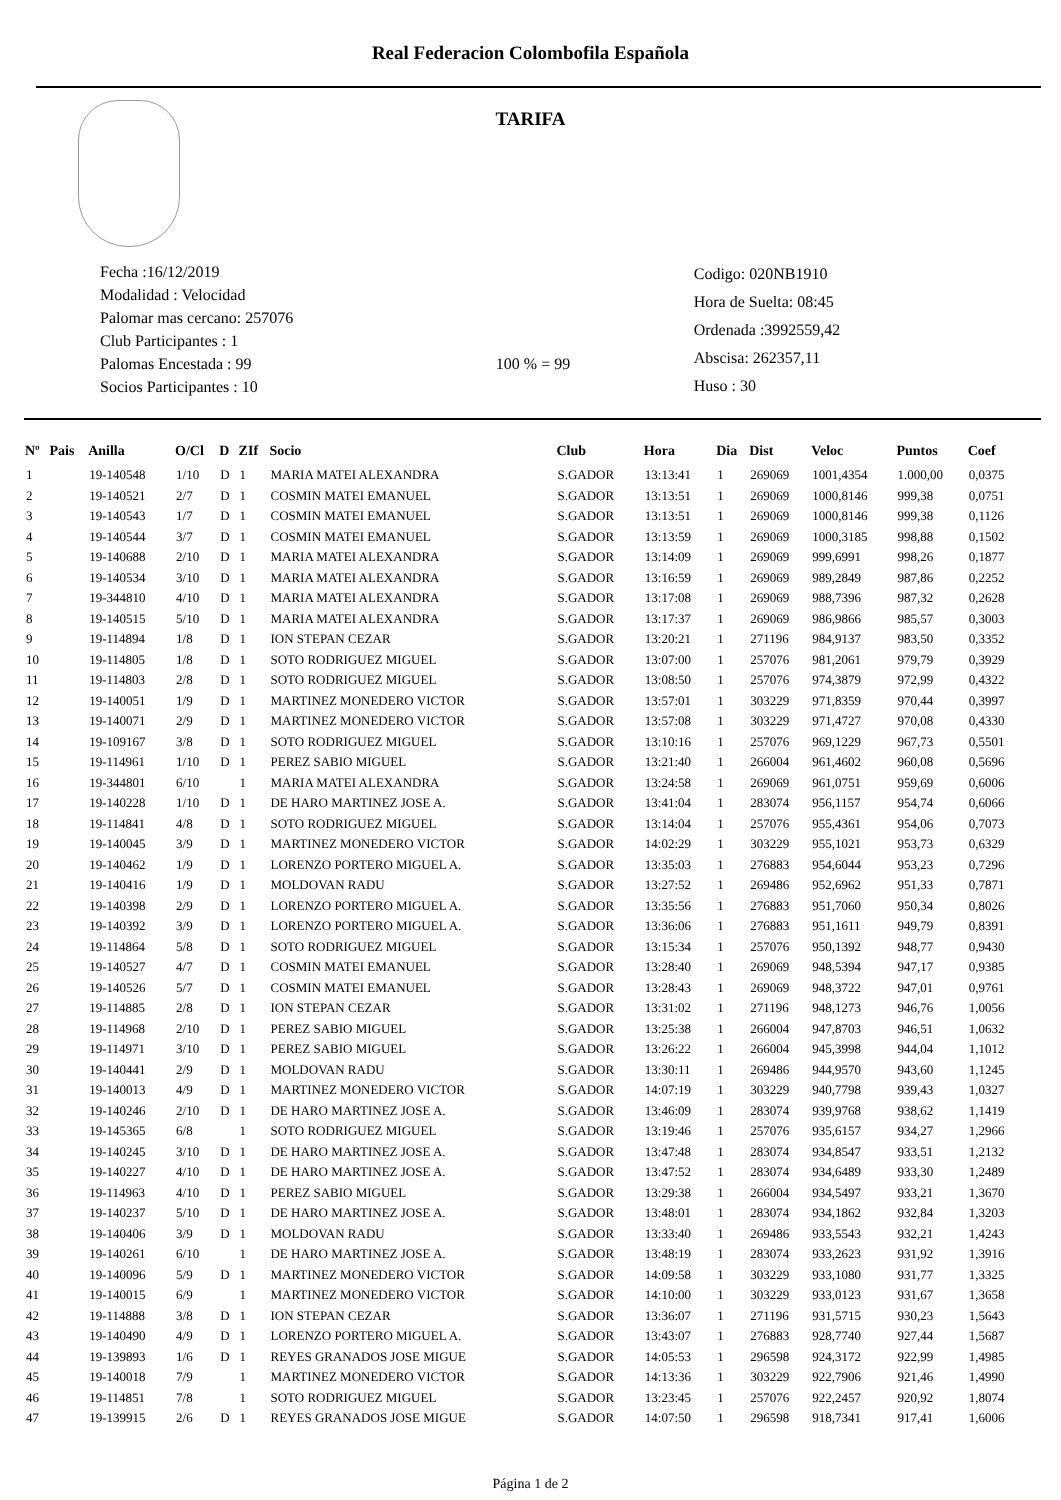Real Federacion Colombofila Española
TARIFA
Fecha :16/12/2019
Modalidad : Velocidad
Palomar mas cercano: 257076
Club Participantes : 1
Palomas Encestada : 99
Socios Participantes : 10
100 % = 99
Codigo: 020NB1910
Hora de Suelta: 08:45
Ordenada :3992559,42
Abscisa: 262357,11
Huso : 30
| Nº | Pais | Anilla | O/Cl | D | ZIf | Socio | Club | Hora | Dia | Dist | Veloc | Puntos | Coef |
| --- | --- | --- | --- | --- | --- | --- | --- | --- | --- | --- | --- | --- | --- |
| 1 | | 19-140548 | 1/10 | D | 1 | MARIA MATEI ALEXANDRA | S.GADOR | 13:13:41 | 1 | 269069 | 1001,4354 | 1.000,00 | 0,0375 |
| 2 | | 19-140521 | 2/7 | D | 1 | COSMIN MATEI EMANUEL | S.GADOR | 13:13:51 | 1 | 269069 | 1000,8146 | 999,38 | 0,0751 |
| 3 | | 19-140543 | 1/7 | D | 1 | COSMIN MATEI EMANUEL | S.GADOR | 13:13:51 | 1 | 269069 | 1000,8146 | 999,38 | 0,1126 |
| 4 | | 19-140544 | 3/7 | D | 1 | COSMIN MATEI EMANUEL | S.GADOR | 13:13:59 | 1 | 269069 | 1000,3185 | 998,88 | 0,1502 |
| 5 | | 19-140688 | 2/10 | D | 1 | MARIA MATEI ALEXANDRA | S.GADOR | 13:14:09 | 1 | 269069 | 999,6991 | 998,26 | 0,1877 |
| 6 | | 19-140534 | 3/10 | D | 1 | MARIA MATEI ALEXANDRA | S.GADOR | 13:16:59 | 1 | 269069 | 989,2849 | 987,86 | 0,2252 |
| 7 | | 19-344810 | 4/10 | D | 1 | MARIA MATEI ALEXANDRA | S.GADOR | 13:17:08 | 1 | 269069 | 988,7396 | 987,32 | 0,2628 |
| 8 | | 19-140515 | 5/10 | D | 1 | MARIA MATEI ALEXANDRA | S.GADOR | 13:17:37 | 1 | 269069 | 986,9866 | 985,57 | 0,3003 |
| 9 | | 19-114894 | 1/8 | D | 1 | ION STEPAN CEZAR | S.GADOR | 13:20:21 | 1 | 271196 | 984,9137 | 983,50 | 0,3352 |
| 10 | | 19-114805 | 1/8 | D | 1 | SOTO RODRIGUEZ MIGUEL | S.GADOR | 13:07:00 | 1 | 257076 | 981,2061 | 979,79 | 0,3929 |
| 11 | | 19-114803 | 2/8 | D | 1 | SOTO RODRIGUEZ MIGUEL | S.GADOR | 13:08:50 | 1 | 257076 | 974,3879 | 972,99 | 0,4322 |
| 12 | | 19-140051 | 1/9 | D | 1 | MARTINEZ MONEDERO VICTOR | S.GADOR | 13:57:01 | 1 | 303229 | 971,8359 | 970,44 | 0,3997 |
| 13 | | 19-140071 | 2/9 | D | 1 | MARTINEZ MONEDERO VICTOR | S.GADOR | 13:57:08 | 1 | 303229 | 971,4727 | 970,08 | 0,4330 |
| 14 | | 19-109167 | 3/8 | D | 1 | SOTO RODRIGUEZ MIGUEL | S.GADOR | 13:10:16 | 1 | 257076 | 969,1229 | 967,73 | 0,5501 |
| 15 | | 19-114961 | 1/10 | D | 1 | PEREZ SABIO MIGUEL | S.GADOR | 13:21:40 | 1 | 266004 | 961,4602 | 960,08 | 0,5696 |
| 16 | | 19-344801 | 6/10 | | 1 | MARIA MATEI ALEXANDRA | S.GADOR | 13:24:58 | 1 | 269069 | 961,0751 | 959,69 | 0,6006 |
| 17 | | 19-140228 | 1/10 | D | 1 | DE HARO MARTINEZ JOSE A. | S.GADOR | 13:41:04 | 1 | 283074 | 956,1157 | 954,74 | 0,6066 |
| 18 | | 19-114841 | 4/8 | D | 1 | SOTO RODRIGUEZ MIGUEL | S.GADOR | 13:14:04 | 1 | 257076 | 955,4361 | 954,06 | 0,7073 |
| 19 | | 19-140045 | 3/9 | D | 1 | MARTINEZ MONEDERO VICTOR | S.GADOR | 14:02:29 | 1 | 303229 | 955,1021 | 953,73 | 0,6329 |
| 20 | | 19-140462 | 1/9 | D | 1 | LORENZO PORTERO MIGUEL A. | S.GADOR | 13:35:03 | 1 | 276883 | 954,6044 | 953,23 | 0,7296 |
| 21 | | 19-140416 | 1/9 | D | 1 | MOLDOVAN RADU | S.GADOR | 13:27:52 | 1 | 269486 | 952,6962 | 951,33 | 0,7871 |
| 22 | | 19-140398 | 2/9 | D | 1 | LORENZO PORTERO MIGUEL A. | S.GADOR | 13:35:56 | 1 | 276883 | 951,7060 | 950,34 | 0,8026 |
| 23 | | 19-140392 | 3/9 | D | 1 | LORENZO PORTERO MIGUEL A. | S.GADOR | 13:36:06 | 1 | 276883 | 951,1611 | 949,79 | 0,8391 |
| 24 | | 19-114864 | 5/8 | D | 1 | SOTO RODRIGUEZ MIGUEL | S.GADOR | 13:15:34 | 1 | 257076 | 950,1392 | 948,77 | 0,9430 |
| 25 | | 19-140527 | 4/7 | D | 1 | COSMIN MATEI EMANUEL | S.GADOR | 13:28:40 | 1 | 269069 | 948,5394 | 947,17 | 0,9385 |
| 26 | | 19-140526 | 5/7 | D | 1 | COSMIN MATEI EMANUEL | S.GADOR | 13:28:43 | 1 | 269069 | 948,3722 | 947,01 | 0,9761 |
| 27 | | 19-114885 | 2/8 | D | 1 | ION STEPAN CEZAR | S.GADOR | 13:31:02 | 1 | 271196 | 948,1273 | 946,76 | 1,0056 |
| 28 | | 19-114968 | 2/10 | D | 1 | PEREZ SABIO MIGUEL | S.GADOR | 13:25:38 | 1 | 266004 | 947,8703 | 946,51 | 1,0632 |
| 29 | | 19-114971 | 3/10 | D | 1 | PEREZ SABIO MIGUEL | S.GADOR | 13:26:22 | 1 | 266004 | 945,3998 | 944,04 | 1,1012 |
| 30 | | 19-140441 | 2/9 | D | 1 | MOLDOVAN RADU | S.GADOR | 13:30:11 | 1 | 269486 | 944,9570 | 943,60 | 1,1245 |
| 31 | | 19-140013 | 4/9 | D | 1 | MARTINEZ MONEDERO VICTOR | S.GADOR | 14:07:19 | 1 | 303229 | 940,7798 | 939,43 | 1,0327 |
| 32 | | 19-140246 | 2/10 | D | 1 | DE HARO MARTINEZ JOSE A. | S.GADOR | 13:46:09 | 1 | 283074 | 939,9768 | 938,62 | 1,1419 |
| 33 | | 19-145365 | 6/8 | | 1 | SOTO RODRIGUEZ MIGUEL | S.GADOR | 13:19:46 | 1 | 257076 | 935,6157 | 934,27 | 1,2966 |
| 34 | | 19-140245 | 3/10 | D | 1 | DE HARO MARTINEZ JOSE A. | S.GADOR | 13:47:48 | 1 | 283074 | 934,8547 | 933,51 | 1,2132 |
| 35 | | 19-140227 | 4/10 | D | 1 | DE HARO MARTINEZ JOSE A. | S.GADOR | 13:47:52 | 1 | 283074 | 934,6489 | 933,30 | 1,2489 |
| 36 | | 19-114963 | 4/10 | D | 1 | PEREZ SABIO MIGUEL | S.GADOR | 13:29:38 | 1 | 266004 | 934,5497 | 933,21 | 1,3670 |
| 37 | | 19-140237 | 5/10 | D | 1 | DE HARO MARTINEZ JOSE A. | S.GADOR | 13:48:01 | 1 | 283074 | 934,1862 | 932,84 | 1,3203 |
| 38 | | 19-140406 | 3/9 | D | 1 | MOLDOVAN RADU | S.GADOR | 13:33:40 | 1 | 269486 | 933,5543 | 932,21 | 1,4243 |
| 39 | | 19-140261 | 6/10 | | 1 | DE HARO MARTINEZ JOSE A. | S.GADOR | 13:48:19 | 1 | 283074 | 933,2623 | 931,92 | 1,3916 |
| 40 | | 19-140096 | 5/9 | D | 1 | MARTINEZ MONEDERO VICTOR | S.GADOR | 14:09:58 | 1 | 303229 | 933,1080 | 931,77 | 1,3325 |
| 41 | | 19-140015 | 6/9 | | 1 | MARTINEZ MONEDERO VICTOR | S.GADOR | 14:10:00 | 1 | 303229 | 933,0123 | 931,67 | 1,3658 |
| 42 | | 19-114888 | 3/8 | D | 1 | ION STEPAN CEZAR | S.GADOR | 13:36:07 | 1 | 271196 | 931,5715 | 930,23 | 1,5643 |
| 43 | | 19-140490 | 4/9 | D | 1 | LORENZO PORTERO MIGUEL A. | S.GADOR | 13:43:07 | 1 | 276883 | 928,7740 | 927,44 | 1,5687 |
| 44 | | 19-139893 | 1/6 | D | 1 | REYES GRANADOS JOSE MIGUE | S.GADOR | 14:05:53 | 1 | 296598 | 924,3172 | 922,99 | 1,4985 |
| 45 | | 19-140018 | 7/9 | | 1 | MARTINEZ MONEDERO VICTOR | S.GADOR | 14:13:36 | 1 | 303229 | 922,7906 | 921,46 | 1,4990 |
| 46 | | 19-114851 | 7/8 | | 1 | SOTO RODRIGUEZ MIGUEL | S.GADOR | 13:23:45 | 1 | 257076 | 922,2457 | 920,92 | 1,8074 |
| 47 | | 19-139915 | 2/6 | D | 1 | REYES GRANADOS JOSE MIGUE | S.GADOR | 14:07:50 | 1 | 296598 | 918,7341 | 917,41 | 1,6006 |
Página 1 de 2